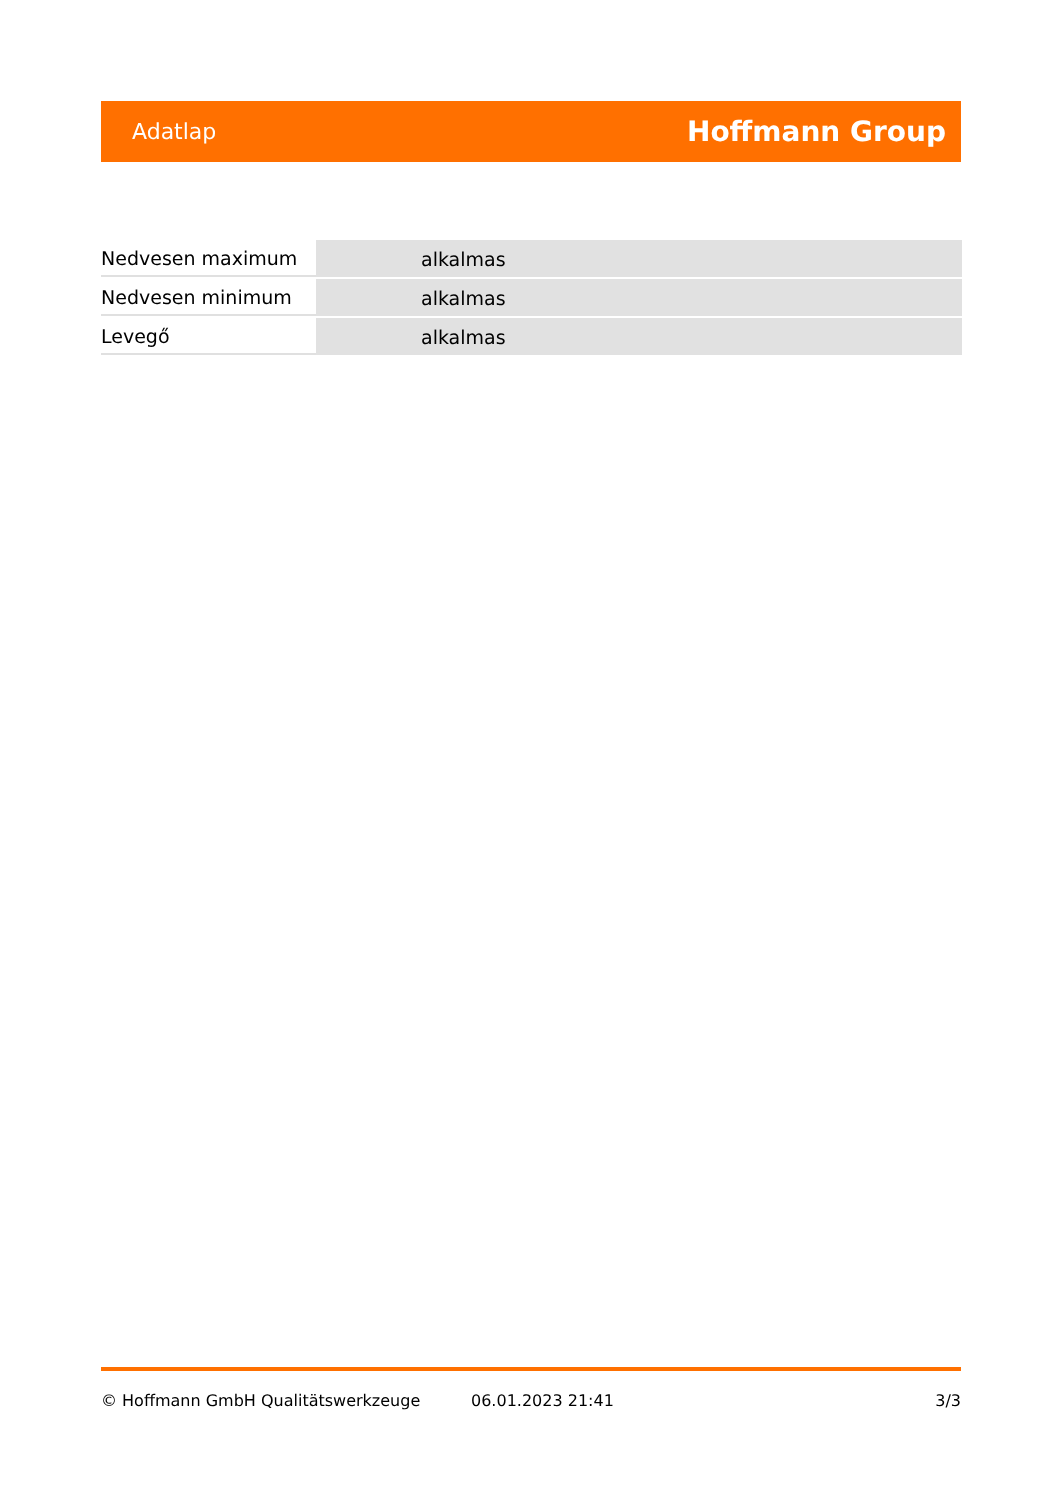Adatlap Hoffmann Group
| Nedvesen maximum | alkalmas |
| Nedvesen minimum | alkalmas |
| Levegő | alkalmas |
© Hoffmann GmbH Qualitätswerkzeuge 06.01.2023 21:41 3/3